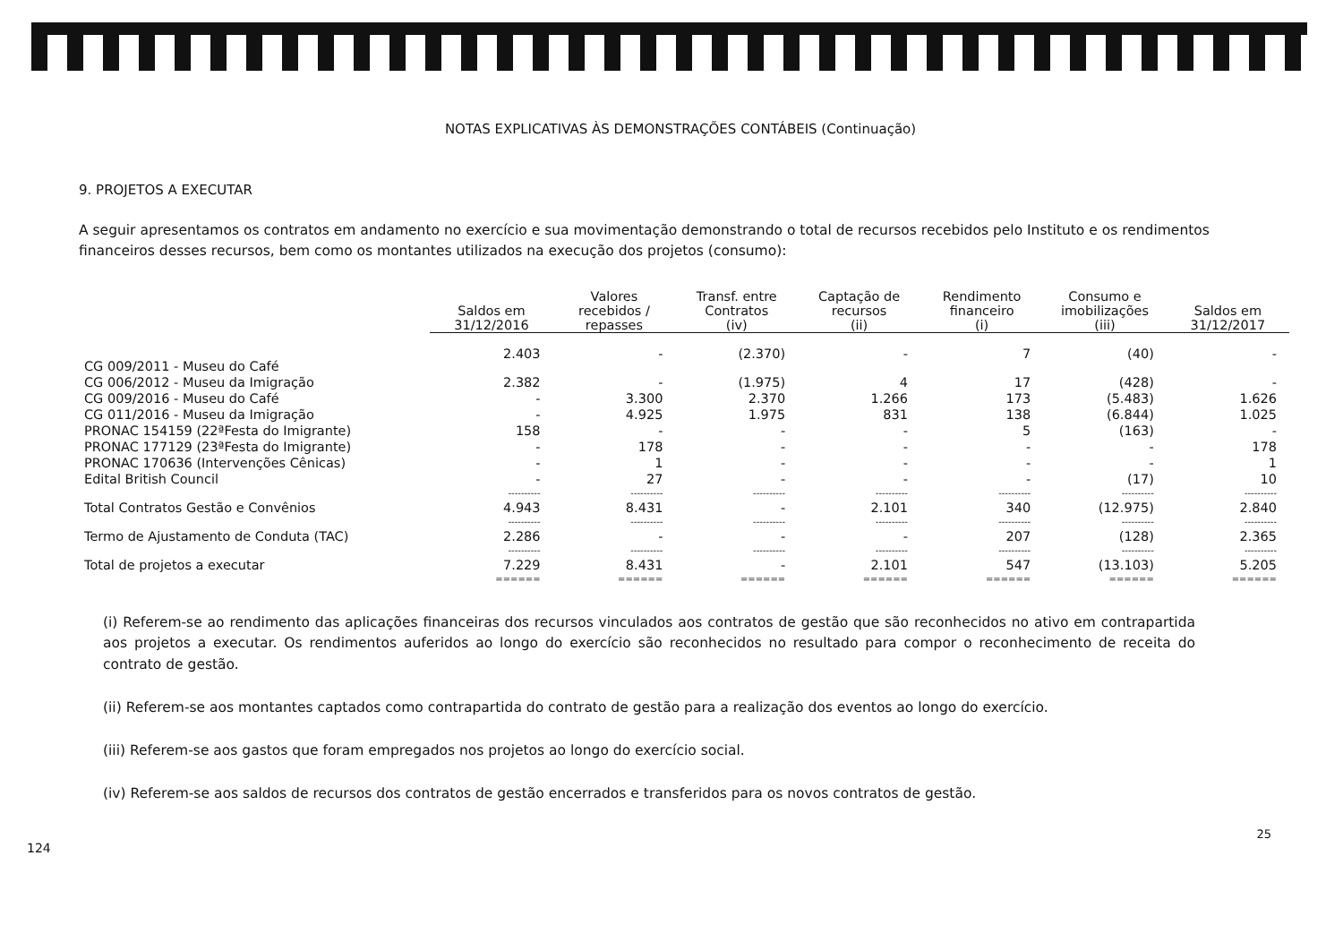NOTAS EXPLICATIVAS ÀS DEMONSTRAÇÕES CONTÁBEIS (Continuação)
9. PROJETOS A EXECUTAR
A seguir apresentamos os contratos em andamento no exercício e sua movimentação demonstrando o total de recursos recebidos pelo Instituto e os rendimentos financeiros desses recursos, bem como os montantes utilizados na execução dos projetos (consumo):
| | Saldos em 31/12/2016 | Valores recebidos / repasses | Transf. entre Contratos (iv) | Captação de recursos (ii) | Rendimento financeiro (i) | Consumo e imobilizações (iii) | Saldos em 31/12/2017 |
| --- | --- | --- | --- | --- | --- | --- | --- |
| CG 009/2011 - Museu do Café | 2.403 | - | (2.370) | - | 7 | (40) | - |
| CG 006/2012 - Museu da Imigração | 2.382 | - | (1.975) | 4 | 17 | (428) | - |
| CG 009/2016 - Museu do Café | - | 3.300 | 2.370 | 1.266 | 173 | (5.483) | 1.626 |
| CG 011/2016 - Museu da Imigração | - | 4.925 | 1.975 | 831 | 138 | (6.844) | 1.025 |
| PRONAC 154159 (22ªFesta do Imigrante) | 158 | - | - | - | 5 | (163) | - |
| PRONAC 177129 (23ªFesta do Imigrante) | - | 178 | - | - | - | - | 178 |
| PRONAC 170636 (Intervenções Cênicas) | - | 1 | - | - | - | - | 1 |
| Edital British Council | - | 27 | - | - | - | (17) | 10 |
| | ---------- | ---------- | ---------- | ---------- | ---------- | ---------- | ---------- |
| Total Contratos Gestão e Convênios | 4.943 | 8.431 | - | 2.101 | 340 | (12.975) | 2.840 |
| | ---------- | ---------- | ---------- | ---------- | ---------- | ---------- | ---------- |
| Termo de Ajustamento de Conduta (TAC) | 2.286 | - | - | - | 207 | (128) | 2.365 |
| | ---------- | ---------- | ---------- | ---------- | ---------- | ---------- | ---------- |
| Total de projetos a executar | 7.229 | 8.431 | - | 2.101 | 547 | (13.103) | 5.205 |
| | ====== | ====== | ====== | ====== | ====== | ====== | ====== |
(i) Referem-se ao rendimento das aplicações financeiras dos recursos vinculados aos contratos de gestão que são reconhecidos no ativo em contrapartida aos projetos a executar. Os rendimentos auferidos ao longo do exercício são reconhecidos no resultado para compor o reconhecimento de receita do contrato de gestão.
(ii) Referem-se aos montantes captados como contrapartida do contrato de gestão para a realização dos eventos ao longo do exercício.
(iii) Referem-se aos gastos que foram empregados nos projetos ao longo do exercício social.
(iv) Referem-se aos saldos de recursos dos contratos de gestão encerrados e transferidos para os novos contratos de gestão.
25
124